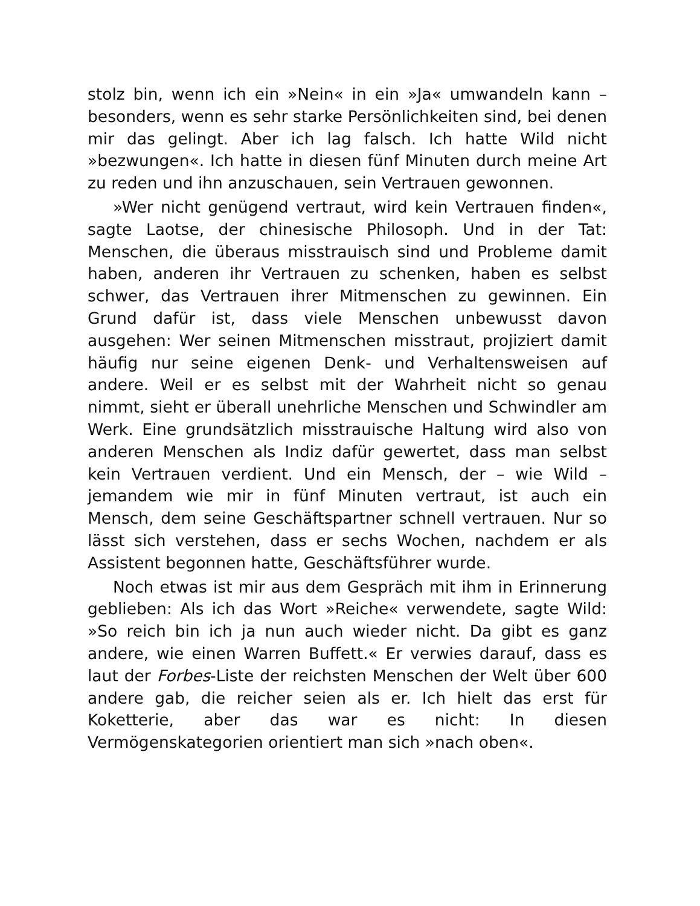stolz bin, wenn ich ein »Nein« in ein »Ja« umwandeln kann – besonders, wenn es sehr starke Persönlichkeiten sind, bei denen mir das gelingt. Aber ich lag falsch. Ich hatte Wild nicht »bezwungen«. Ich hatte in diesen fünf Minuten durch meine Art zu reden und ihn anzuschauen, sein Vertrauen gewonnen.
»Wer nicht genügend vertraut, wird kein Vertrauen finden«, sagte Laotse, der chinesische Philosoph. Und in der Tat: Menschen, die überaus misstrauisch sind und Probleme damit haben, anderen ihr Vertrauen zu schenken, haben es selbst schwer, das Vertrauen ihrer Mitmenschen zu gewinnen. Ein Grund dafür ist, dass viele Menschen unbewusst davon ausgehen: Wer seinen Mitmenschen misstraut, projiziert damit häufig nur seine eigenen Denk- und Verhaltensweisen auf andere. Weil er es selbst mit der Wahrheit nicht so genau nimmt, sieht er überall unehrliche Menschen und Schwindler am Werk. Eine grundsätzlich misstrauische Haltung wird also von anderen Menschen als Indiz dafür gewertet, dass man selbst kein Vertrauen verdient. Und ein Mensch, der – wie Wild – jemandem wie mir in fünf Minuten vertraut, ist auch ein Mensch, dem seine Geschäftspartner schnell vertrauen. Nur so lässt sich verstehen, dass er sechs Wochen, nachdem er als Assistent begonnen hatte, Geschäftsführer wurde.
Noch etwas ist mir aus dem Gespräch mit ihm in Erinnerung geblieben: Als ich das Wort »Reiche« verwendete, sagte Wild: »So reich bin ich ja nun auch wieder nicht. Da gibt es ganz andere, wie einen Warren Buffett.« Er verwies darauf, dass es laut der Forbes-Liste der reichsten Menschen der Welt über 600 andere gab, die reicher seien als er. Ich hielt das erst für Koketterie, aber das war es nicht: In diesen Vermögenskategorien orientiert man sich »nach oben«.